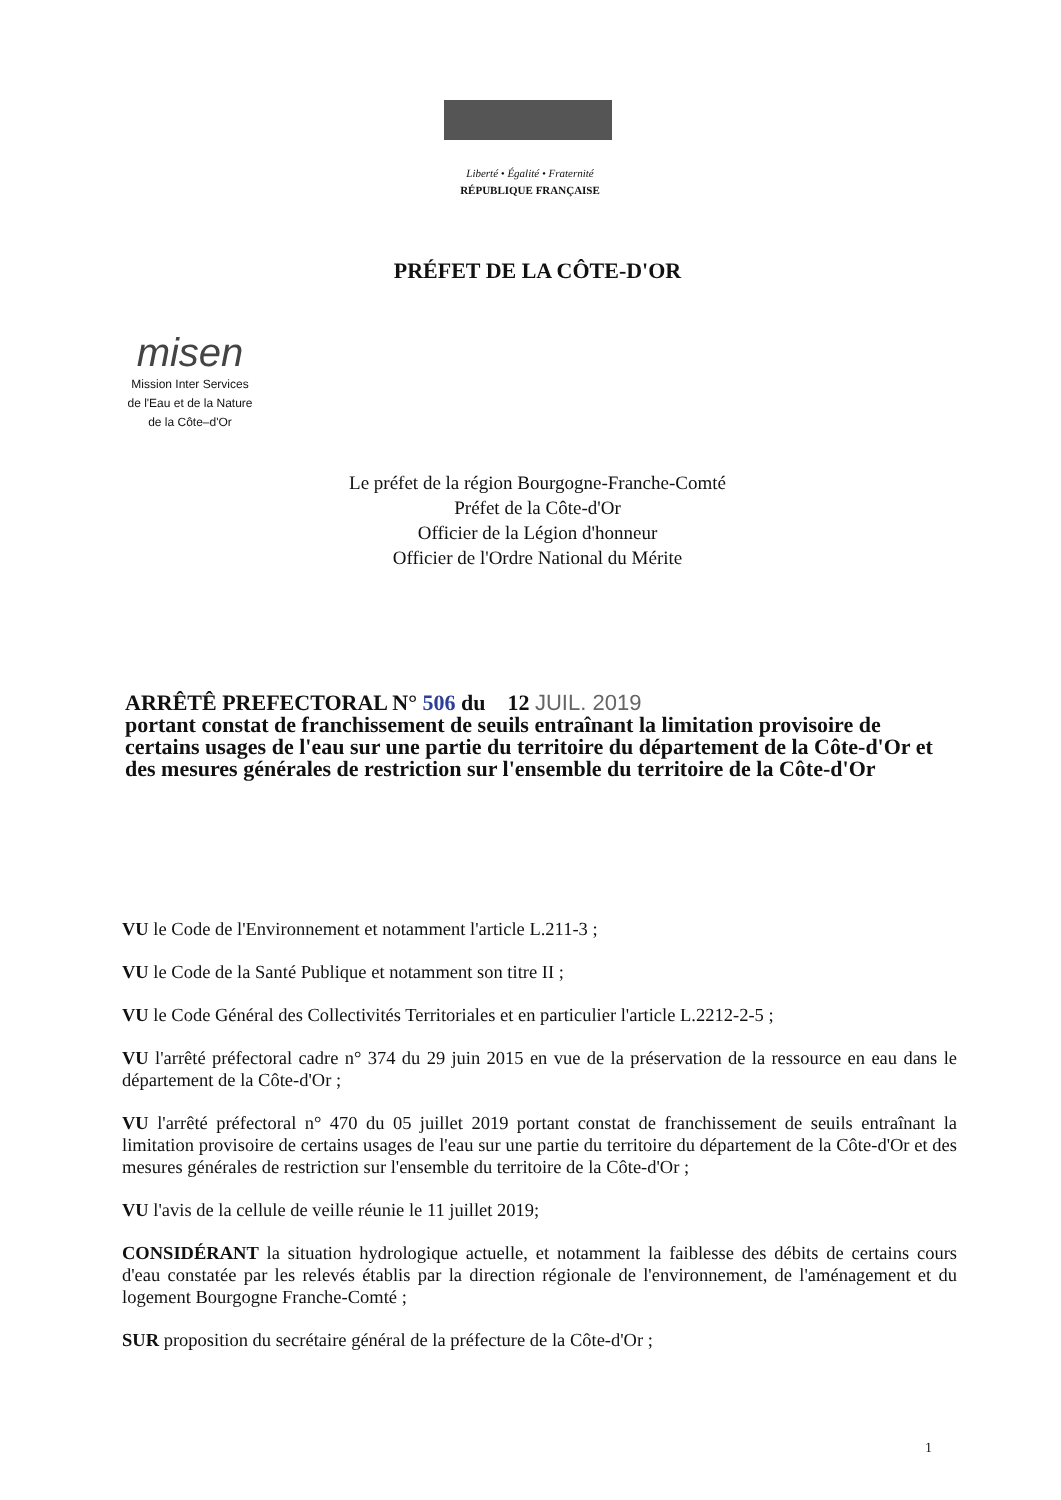Liberté • Égalité • Fraternité
RÉPUBLIQUE FRANÇAISE
PRÉFET DE LA CÔTE-D'OR
misen
Mission Inter Services
de l'Eau et de la Nature
de la Côte–d'Or
Le préfet de la région Bourgogne-Franche-Comté
Préfet de la Côte-d'Or
Officier de la Légion d'honneur
Officier de l'Ordre National du Mérite
ARRÊTÊ PREFECTORAL N° 506 du 12 JUIL. 2019
portant constat de franchissement de seuils entraînant la limitation provisoire de certains usages de l'eau sur une partie du territoire du département de la Côte-d'Or et des mesures générales de restriction sur l'ensemble du territoire de la Côte-d'Or
VU le Code de l'Environnement et notamment l'article L.211-3 ;
VU le Code de la Santé Publique et notamment son titre II ;
VU le Code Général des Collectivités Territoriales et en particulier l'article L.2212-2-5 ;
VU l'arrêté préfectoral cadre n° 374 du 29 juin 2015 en vue de la préservation de la ressource en eau dans le département de la Côte-d'Or ;
VU l'arrêté préfectoral n° 470 du 05 juillet 2019 portant constat de franchissement de seuils entraînant la limitation provisoire de certains usages de l'eau sur une partie du territoire du département de la Côte-d'Or et des mesures générales de restriction sur l'ensemble du territoire de la Côte-d'Or ;
VU l'avis de la cellule de veille réunie le 11 juillet 2019;
CONSIDÉRANT la situation hydrologique actuelle, et notamment la faiblesse des débits de certains cours d'eau constatée par les relevés établis par la direction régionale de l'environnement, de l'aménagement et du logement Bourgogne Franche-Comté ;
SUR proposition du secrétaire général de la préfecture de la Côte-d'Or ;
1